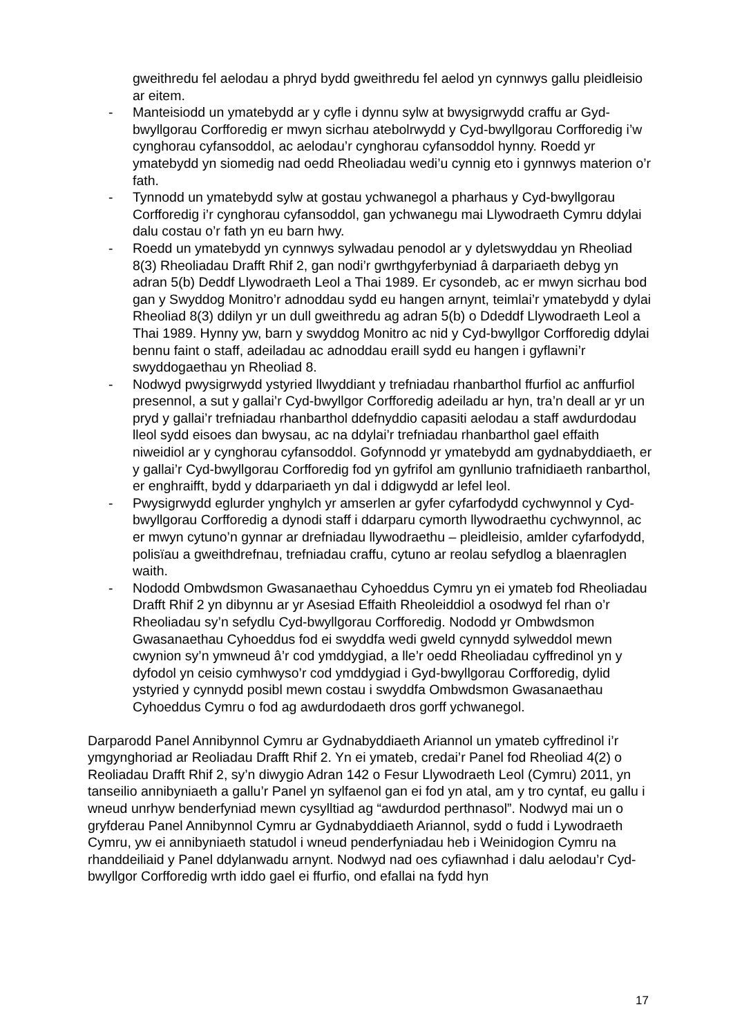gweithredu fel aelodau a phryd bydd gweithredu fel aelod yn cynnwys gallu pleidleisio ar eitem.
- Manteisiodd un ymatebydd ar y cyfle i dynnu sylw at bwysigrwydd craffu ar Gyd-bwyllgorau Corfforedig er mwyn sicrhau atebolrwydd y Cyd-bwyllgorau Corfforedig i’w cynghorau cyfansoddol, ac aelodau’r cynghorau cyfansoddol hynny. Roedd yr ymatebydd yn siomedig nad oedd Rheoliadau wedi’u cynnig eto i gynnwys materion o’r fath.
- Tynnodd un ymatebydd sylw at gostau ychwanegol a pharhaus y Cyd-bwyllgorau Corfforedig i’r cynghorau cyfansoddol, gan ychwanegu mai Llywodraeth Cymru ddylai dalu costau o’r fath yn eu barn hwy.
- Roedd un ymatebydd yn cynnwys sylwadau penodol ar y dyletswyddau yn Rheoliad 8(3) Rheoliadau Drafft Rhif 2, gan nodi’r gwrthgyferbyniad â darpariaeth debyg yn adran 5(b) Deddf Llywodraeth Leol a Thai 1989. Er cysondeb, ac er mwyn sicrhau bod gan y Swyddog Monitro’r adnoddau sydd eu hangen arnynt, teimlai’r ymatebydd y dylai Rheoliad 8(3) ddilyn yr un dull gweithredu ag adran 5(b) o Ddeddf Llywodraeth Leol a Thai 1989. Hynny yw, barn y swyddog Monitro ac nid y Cyd-bwyllgor Corfforedig ddylai bennu faint o staff, adeiladau ac adnoddau eraill sydd eu hangen i gyflawni’r swyddogaethau yn Rheoliad 8.
- Nodwyd pwysigrwydd ystyried llwyddiant y trefniadau rhanbarthol ffurfiol ac anffurfiol presennol, a sut y gallai’r Cyd-bwyllgor Corfforedig adeiladu ar hyn, tra’n deall ar yr un pryd y gallai’r trefniadau rhanbarthol ddefnyddio capasiti aelodau a staff awdurdodau lleol sydd eisoes dan bwysau, ac na ddylai’r trefniadau rhanbarthol gael effaith niweidiol ar y cynghorau cyfansoddol. Gofynnodd yr ymatebydd am gydnabyddiaeth, er y gallai’r Cyd-bwyllgorau Corfforedig fod yn gyfrifol am gynllunio trafnidiaeth ranbarthol, er enghraifft, bydd y ddarpariaeth yn dal i ddigwydd ar lefel leol.
- Pwysigrwydd eglurder ynghylch yr amserlen ar gyfer cyfarfodydd cychwynnol y Cyd-bwyllgorau Corfforedig a dynodi staff i ddarparu cymorth llywodraethu cychwynnol, ac er mwyn cytuno’n gynnar ar drefniadau llywodraethu – pleidleisio, amlder cyfarfodydd, polisïau a gweithdrefnau, trefniadau craffu, cytuno ar reolau sefydlog a blaenraglen waith.
- Nododd Ombwdsmon Gwasanaethau Cyhoeddus Cymru yn ei ymateb fod Rheoliadau Drafft Rhif 2 yn dibynnu ar yr Asesiad Effaith Rheoleiddiol a osodwyd fel rhan o’r Rheoliadau sy’n sefydlu Cyd-bwyllgorau Corfforedig. Nododd yr Ombwdsmon Gwasanaethau Cyhoeddus fod ei swyddfa wedi gweld cynnydd sylweddol mewn cwynion sy’n ymwneud â’r cod ymddygiad, a lle’r oedd Rheoliadau cyffredinol yn y dyfodol yn ceisio cymhwyso’r cod ymddygiad i Gyd-bwyllgorau Corfforedig, dylid ystyried y cynnydd posibl mewn costau i swyddfa Ombwdsmon Gwasanaethau Cyhoeddus Cymru o fod ag awdurdodaeth dros gorff ychwanegol.
Darparodd Panel Annibynnol Cymru ar Gydnabyddiaeth Ariannol un ymateb cyffredinol i’r ymgynghoriad ar Reoliadau Drafft Rhif 2. Yn ei ymateb, credai’r Panel fod Rheoliad 4(2) o Reoliadau Drafft Rhif 2, sy’n diwygio Adran 142 o Fesur Llywodraeth Leol (Cymru) 2011, yn tanseilio annibyniaeth a gallu’r Panel yn sylfaenol gan ei fod yn atal, am y tro cyntaf, eu gallu i wneud unrhyw benderfyniad mewn cysylltiad ag “awdurdod perthnasol”. Nodwyd mai un o gryfderau Panel Annibynnol Cymru ar Gydnabyddiaeth Ariannol, sydd o fudd i Lywodraeth Cymru, yw ei annibyniaeth statudol i wneud penderfyniadau heb i Weinidogion Cymru na rhanddeiliaid y Panel ddylanwadu arnynt. Nodwyd nad oes cyfiawnhad i dalu aelodau’r Cyd-bwyllgor Corfforedig wrth iddo gael ei ffurfio, ond efallai na fydd hyn
17